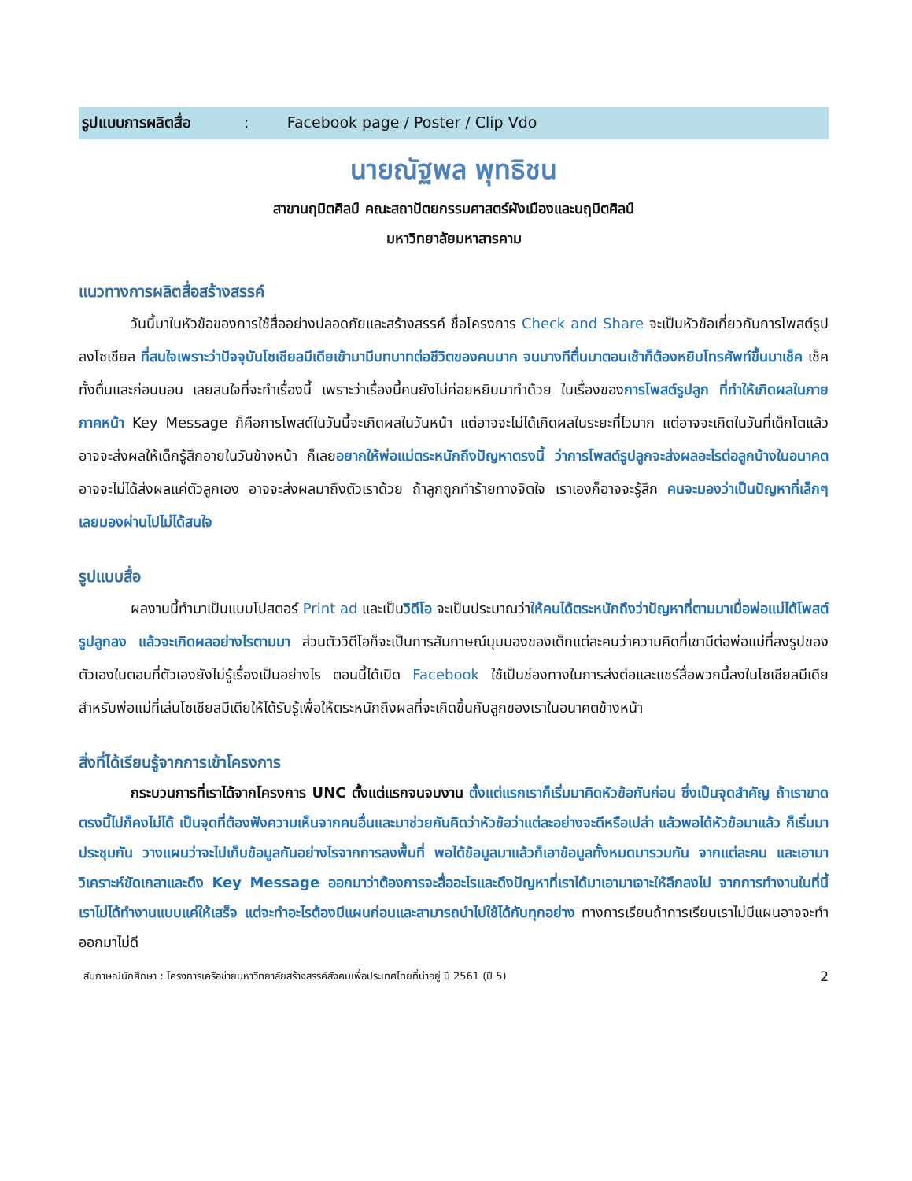รูปแบบการผลิตสื่อ : Facebook page / Poster / Clip Vdo
นายณัฐพล พุทธิชน
สาขานฤมิตศิลป์ คณะสถาปัตยกรรมศาสตร์ผังเมืองและนฤมิตศิลป์
มหาวิทยาลัยมหาสารคาม
แนวทางการผลิตสื่อสร้างสรรค์
วันนี้มาในหัวข้อของการใช้สื่ออย่างปลอดภัยและสร้างสรรค์ ชื่อโครงการ Check and Share จะเป็นหัวข้อเกี่ยวกับการโพสต์รูปลงโซเชียล ที่สนใจเพราะว่าปัจจุบันโซเชียลมีเดียเข้ามามีบทบาทต่อชีวิตของคนมาก จนบางทีตื่นมาตอนเช้าก็ต้องหยิบโทรศัพท์ขึ้นมาเช็ค เช็คทั้งตื่นและก่อนนอน เลยสนใจที่จะทำเรื่องนี้ เพราะว่าเรื่องนี้คนยังไม่ค่อยหยิบมาทำด้วย ในเรื่องของการโพสต์รูปลูก ที่ทำให้เกิดผลในภายภาคหน้า Key Message ก็คือการโพสต์ในวันนี้จะเกิดผลในวันหน้า แต่อาจจะไม่ได้เกิดผลในระยะที่ไวมาก แต่อาจจะเกิดในวันที่เด็กโตแล้ว อาจจะส่งผลให้เด็กรู้สึกอายในวันข้างหน้า ก็เลยอยากให้พ่อแม่ตระหนักถึงปัญหาตรงนี้ ว่าการโพสต์รูปลูกจะส่งผลอะไรต่อลูกบ้างในอนาคต อาจจะไม่ได้ส่งผลแค่ตัวลูกเอง อาจจะส่งผลมาถึงตัวเราด้วย ถ้าลูกถูกทำร้ายทางจิตใจ เราเองก็อาจจะรู้สึก คนจะมองว่าเป็นปัญหาที่เล็กๆ เลยมองผ่านไปไม่ได้สนใจ
รูปแบบสื่อ
ผลงานนี้ทำมาเป็นแบบโปสตอร์ Print ad และเป็นวิดีโอ จะเป็นประมาณว่าให้คนได้ตระหนักถึงว่าปัญหาที่ตามมาเมื่อพ่อแม่ได้โพสต์รูปลูกลง แล้วจะเกิดผลอย่างไรตามมา ส่วนตัววิดีโอก็จะเป็นการสัมภาษณ์มุมมองของเด็กแต่ละคนว่าความคิดที่เขามีต่อพ่อแม่ที่ลงรูปของตัวเองในตอนที่ตัวเองยังไม่รู้เรื่องเป็นอย่างไร ตอนนี้ได้เปิด Facebook ใช้เป็นช่องทางในการส่งต่อและแชร์สื่อพวกนี้ลงในโซเชียลมีเดียสำหรับพ่อแม่ที่เล่นโซเชียลมีเดียให้ได้รับรู้เพื่อให้ตระหนักถึงผลที่จะเกิดขึ้นกับลูกของเราในอนาคตข้างหน้า
สิ่งที่ได้เรียนรู้จากการเข้าโครงการ
กระบวนการที่เราได้จากโครงการ UNC ตั้งแต่แรกจนจบงาน ตั้งแต่แรกเราก็เริ่มมาคิดหัวข้อกันก่อน ซึ่งเป็นจุดสำคัญ ถ้าเราขาดตรงนี้ไปก็คงไม่ได้ เป็นจุดที่ต้องฟังความเห็นจากคนอื่นและมาช่วยกันคิดว่าหัวข้อว่าแต่ละอย่างจะดีหรือเปล่า แล้วพอได้หัวข้อมาแล้ว ก็เริ่มมาประชุมกัน วางแผนว่าจะไปเก็บข้อมูลกันอย่างไรจากการลงพื้นที่ พอได้ข้อมูลมาแล้วก็เอาข้อมูลทั้งหมดมารวมกัน จากแต่ละคน และเอามาวิเคราะห์ขัดเกลาและดึง Key Message ออกมาว่าต้องการจะสื่ออะไรและดึงปัญหาที่เราได้มาเอามาเจาะให้ลึกลงไป จากการทำงานในที่นี้เราไม่ได้ทำงานแบบแค่ให้เสร็จ แต่จะทำอะไรต้องมีแผนก่อนและสามารถนำไปใช้ได้กับทุกอย่าง ทางการเรียนถ้าการเรียนเราไม่มีแผนอาจจะทำออกมาไม่ดี
สัมภาษณ์นักศึกษา : โครงการเครือข่ายมหาวิทยาลัยสร้างสรรค์สังคมเพื่อประเทศไทยที่น่าอยู่ ปี 2561 (ปี 5) 2